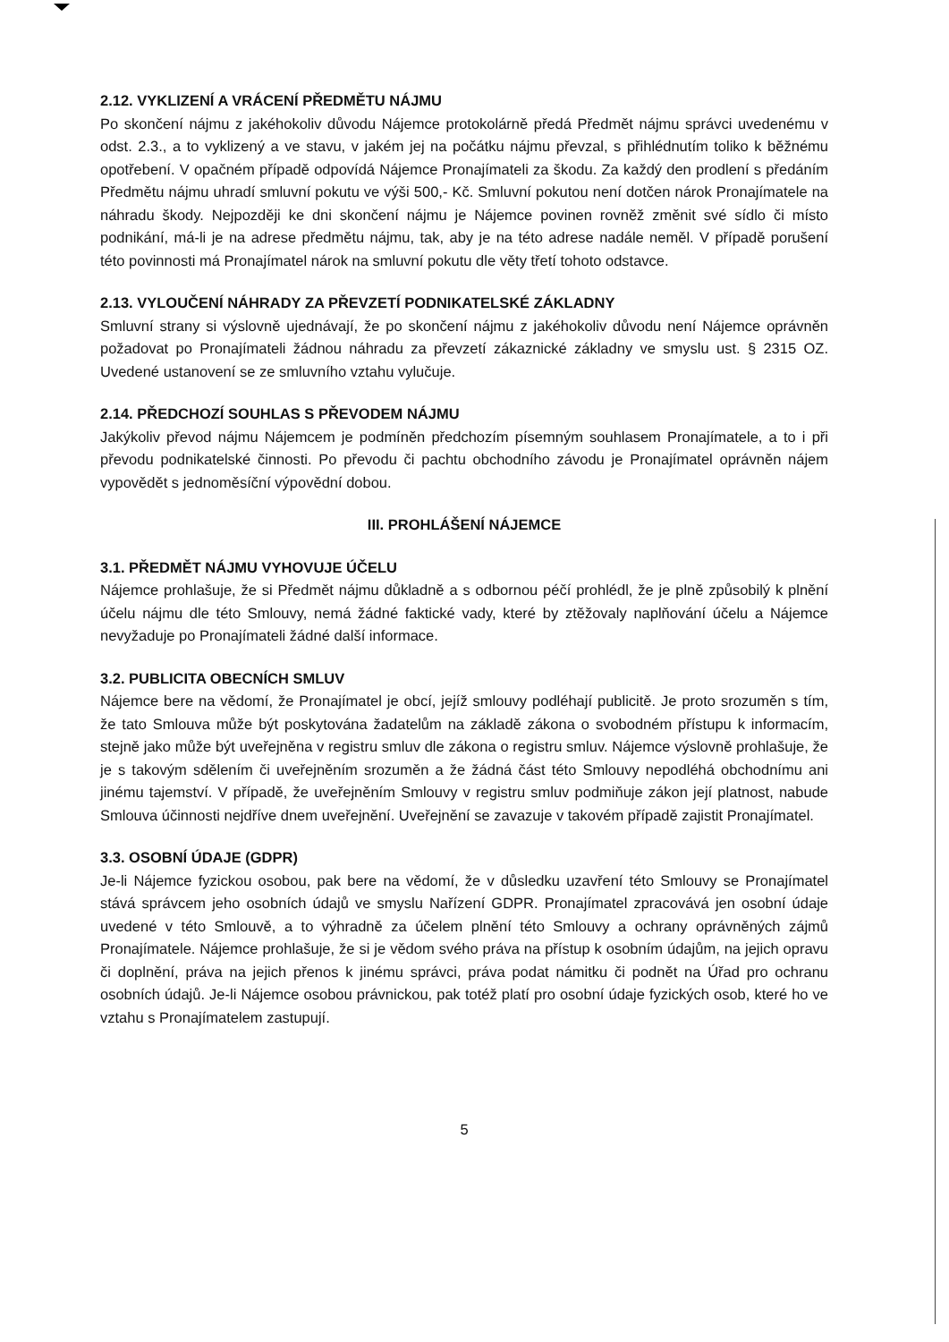2.12. VYKLIZENÍ A VRÁCENÍ PŘEDMĚTU NÁJMU
Po skončení nájmu z jakéhokoliv důvodu Nájemce protokolárně předá Předmět nájmu správci uvedenému v odst. 2.3., a to vyklizený a ve stavu, v jakém jej na počátku nájmu převzal, s přihlédnutím toliko k běžnému opotřebení. V opačném případě odpovídá Nájemce Pronajímateli za škodu. Za každý den prodlení s předáním Předmětu nájmu uhradí smluvní pokutu ve výši 500,- Kč. Smluvní pokutou není dotčen nárok Pronajímatele na náhradu škody. Nejpozději ke dni skončení nájmu je Nájemce povinen rovněž změnit své sídlo či místo podnikání, má-li je na adrese předmětu nájmu, tak, aby je na této adrese nadále neměl. V případě porušení této povinnosti má Pronajímatel nárok na smluvní pokutu dle věty třetí tohoto odstavce.
2.13. VYLOUČENÍ NÁHRADY ZA PŘEVZETÍ PODNIKATELSKÉ ZÁKLADNY
Smluvní strany si výslovně ujednávají, že po skončení nájmu z jakéhokoliv důvodu není Nájemce oprávněn požadovat po Pronajímateli žádnou náhradu za převzetí zákaznické základny ve smyslu ust. § 2315 OZ. Uvedené ustanovení se ze smluvního vztahu vylučuje.
2.14. PŘEDCHOZÍ SOUHLAS S PŘEVODEM NÁJMU
Jakýkoliv převod nájmu Nájemcem je podmíněn předchozím písemným souhlasem Pronajímatele, a to i při převodu podnikatelské činnosti. Po převodu či pachtu obchodního závodu je Pronajímatel oprávněn nájem vypovědět s jednoměsíční výpovědní dobou.
III. PROHLÁŠENÍ NÁJEMCE
3.1. PŘEDMĚT NÁJMU VYHOVUJE ÚČELU
Nájemce prohlašuje, že si Předmět nájmu důkladně a s odbornou péčí prohlédl, že je plně způsobilý k plnění účelu nájmu dle této Smlouvy, nemá žádné faktické vady, které by ztěžovaly naplňování účelu a Nájemce nevyžaduje po Pronajímateli žádné další informace.
3.2. PUBLICITA OBECNÍCH SMLUV
Nájemce bere na vědomí, že Pronajímatel je obcí, jejíž smlouvy podléhají publicitě. Je proto srozuměn s tím, že tato Smlouva může být poskytována žadatelům na základě zákona o svobodném přístupu k informacím, stejně jako může být uveřejněna v registru smluv dle zákona o registru smluv. Nájemce výslovně prohlašuje, že je s takovým sdělením či uveřejněním srozuměn a že žádná část této Smlouvy nepodléhá obchodnímu ani jinému tajemství. V případě, že uveřejněním Smlouvy v registru smluv podmiňuje zákon její platnost, nabude Smlouva účinnosti nejdříve dnem uveřejnění. Uveřejnění se zavazuje v takovém případě zajistit Pronajímatel.
3.3. OSOBNÍ ÚDAJE (GDPR)
Je-li Nájemce fyzickou osobou, pak bere na vědomí, že v důsledku uzavření této Smlouvy se Pronajímatel stává správcem jeho osobních údajů ve smyslu Nařízení GDPR. Pronajímatel zpracovává jen osobní údaje uvedené v této Smlouvě, a to výhradně za účelem plnění této Smlouvy a ochrany oprávněných zájmů Pronajímatele. Nájemce prohlašuje, že si je vědom svého práva na přístup k osobním údajům, na jejich opravu či doplnění, práva na jejich přenos k jinému správci, práva podat námitku či podnět na Úřad pro ochranu osobních údajů. Je-li Nájemce osobou právnickou, pak totéž platí pro osobní údaje fyzických osob, které ho ve vztahu s Pronajímatelem zastupují.
5